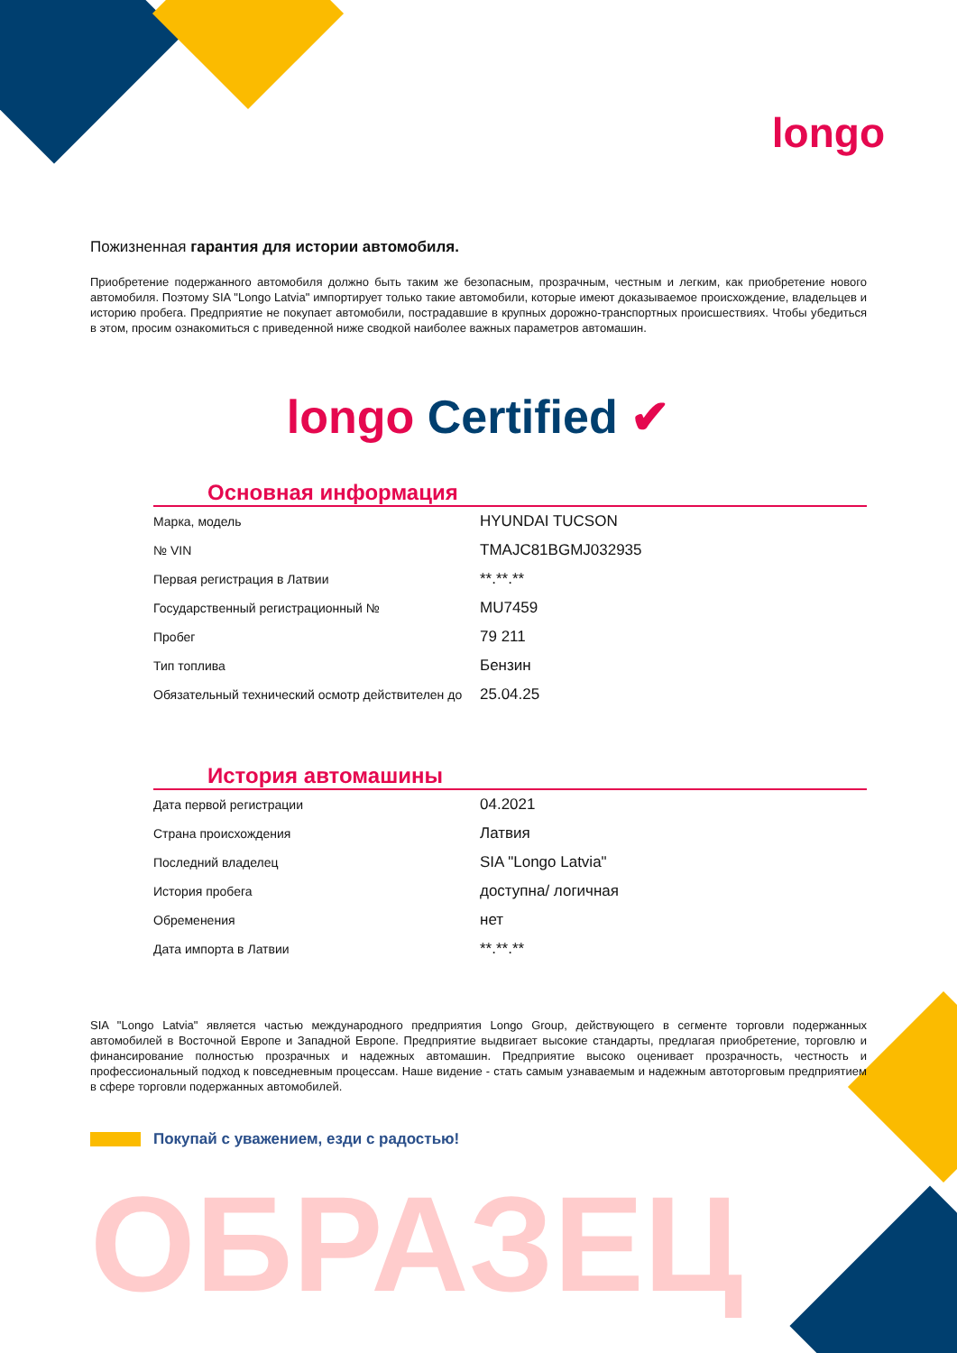longo
Пожизненная гарантия для истории автомобиля.
Приобретение подержанного автомобиля должно быть таким же безопасным, прозрачным, честным и легким, как приобретение нового автомобиля. Поэтому SIA "Longo Latvia" импортирует только такие автомобили, которые имеют доказываемое происхождение, владельцев и историю пробега. Предприятие не покупает автомобили, пострадавшие в крупных дорожно-транспортных происшествиях. Чтобы убедиться в этом, просим ознакомиться с приведенной ниже сводкой наиболее важных параметров автомашин.
longo Certified ✔
Основная информация
| Марка, модель | HYUNDAI TUCSON |
| № VIN | TMAJC81BGMJ032935 |
| Первая регистрация в Латвии | **.**.** |
| Государственный регистрационный № | MU7459 |
| Пробег | 79 211 |
| Тип топлива | Бензин |
| Обязательный технический осмотр действителен до | 25.04.25 |
История автомашины
| Дата первой регистрации | 04.2021 |
| Страна происхождения | Латвия |
| Последний владелец | SIA "Longo Latvia" |
| История пробега | доступна/ логичная |
| Обременения | нет |
| Дата импорта в Латвии | **.**.** |
SIA "Longo Latvia" является частью международного предприятия Longo Group, действующего в сегменте торговли подержанных автомобилей в Восточной Европе и Западной Европе. Предприятие выдвигает высокие стандарты, предлагая приобретение, торговлю и финансирование полностью прозрачных и надежных автомашин. Предприятие высоко оценивает прозрачность, честность и профессиональный подход к повседневным процессам. Наше видение - стать самым узнаваемым и надежным автоторговым предприятием в сфере торговли подержанных автомобилей.
Покупай с уважением, езди с радостью!
ОБРАЗЕЦ